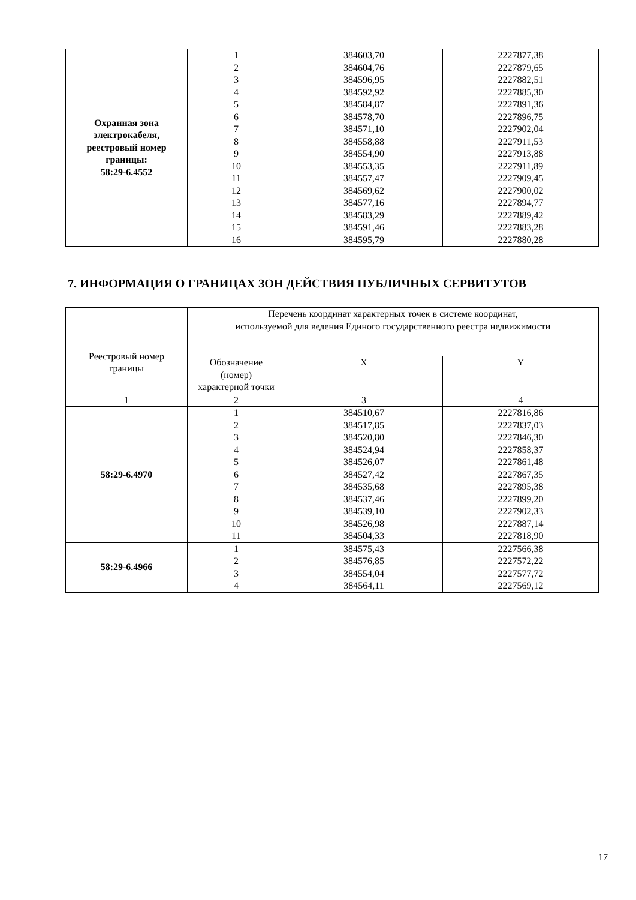| Охранная зона электрокабеля, реестровый номер границы: 58:29-6.4552 | 1 2 3 4 5 6 7 8 9 10 11 12 13 14 15 16 | 384603,70 384604,76 384596,95 384592,92 384584,87 384578,70 384571,10 384558,88 384554,90 384553,35 384557,47 384569,62 384577,16 384583,29 384591,46 384595,79 | 2227877,38 2227879,65 2227882,51 2227885,30 2227891,36 2227896,75 2227902,04 2227911,53 2227913,88 2227911,89 2227909,45 2227900,02 2227894,77 2227889,42 2227883,28 2227880,28 |
7. ИНФОРМАЦИЯ О ГРАНИЦАХ ЗОН ДЕЙСТВИЯ ПУБЛИЧНЫХ СЕРВИТУТОВ
| Реестровый номер границы | Перечень координат характерных точек в системе координат, используемой для ведения Единого государственного реестра недвижимости | | |
| --- | --- | --- | --- |
| | Обозначение (номер) характерной точки | X | Y |
| 1 | 2 | 3 | 4 |
| 58:29-6.4970 | 1 2 3 4 5 6 7 8 9 10 11 | 384510,67 384517,85 384520,80 384524,94 384526,07 384527,42 384535,68 384537,46 384539,10 384526,98 384504,33 | 2227816,86 2227837,03 2227846,30 2227858,37 2227861,48 2227867,35 2227895,38 2227899,20 2227902,33 2227887,14 2227818,90 |
| 58:29-6.4966 | 1 2 3 4 | 384575,43 384576,85 384554,04 384564,11 | 2227566,38 2227572,22 2227577,72 2227569,12 |
17